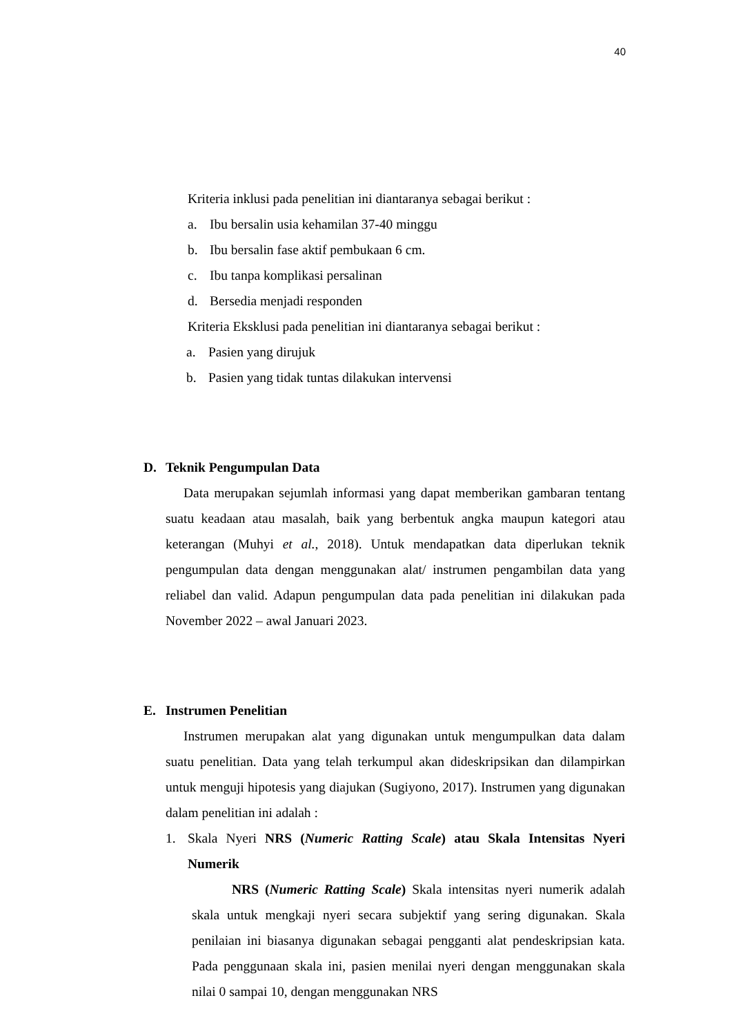40
Kriteria inklusi pada penelitian ini diantaranya sebagai berikut :
a. Ibu bersalin usia kehamilan 37-40 minggu
b. Ibu bersalin fase aktif pembukaan 6 cm.
c. Ibu tanpa komplikasi persalinan
d. Bersedia menjadi responden
Kriteria Eksklusi pada penelitian ini diantaranya sebagai berikut :
a. Pasien yang dirujuk
b. Pasien yang tidak tuntas dilakukan intervensi
D. Teknik Pengumpulan Data
Data merupakan sejumlah informasi yang dapat memberikan gambaran tentang suatu keadaan atau masalah, baik yang berbentuk angka maupun kategori atau keterangan (Muhyi et al., 2018). Untuk mendapatkan data diperlukan teknik pengumpulan data dengan menggunakan alat/ instrumen pengambilan data yang reliabel dan valid. Adapun pengumpulan data pada penelitian ini dilakukan pada November 2022 – awal Januari 2023.
E. Instrumen Penelitian
Instrumen merupakan alat yang digunakan untuk mengumpulkan data dalam suatu penelitian. Data yang telah terkumpul akan dideskripsikan dan dilampirkan untuk menguji hipotesis yang diajukan (Sugiyono, 2017). Instrumen yang digunakan dalam penelitian ini adalah :
1.
Skala Nyeri NRS (Numeric Ratting Scale) atau Skala Intensitas Nyeri Numerik
NRS (Numeric Ratting Scale) Skala intensitas nyeri numerik adalah skala untuk mengkaji nyeri secara subjektif yang sering digunakan. Skala penilaian ini biasanya digunakan sebagai pengganti alat pendeskripsian kata. Pada penggunaan skala ini, pasien menilai nyeri dengan menggunakan skala nilai 0 sampai 10, dengan menggunakan NRS